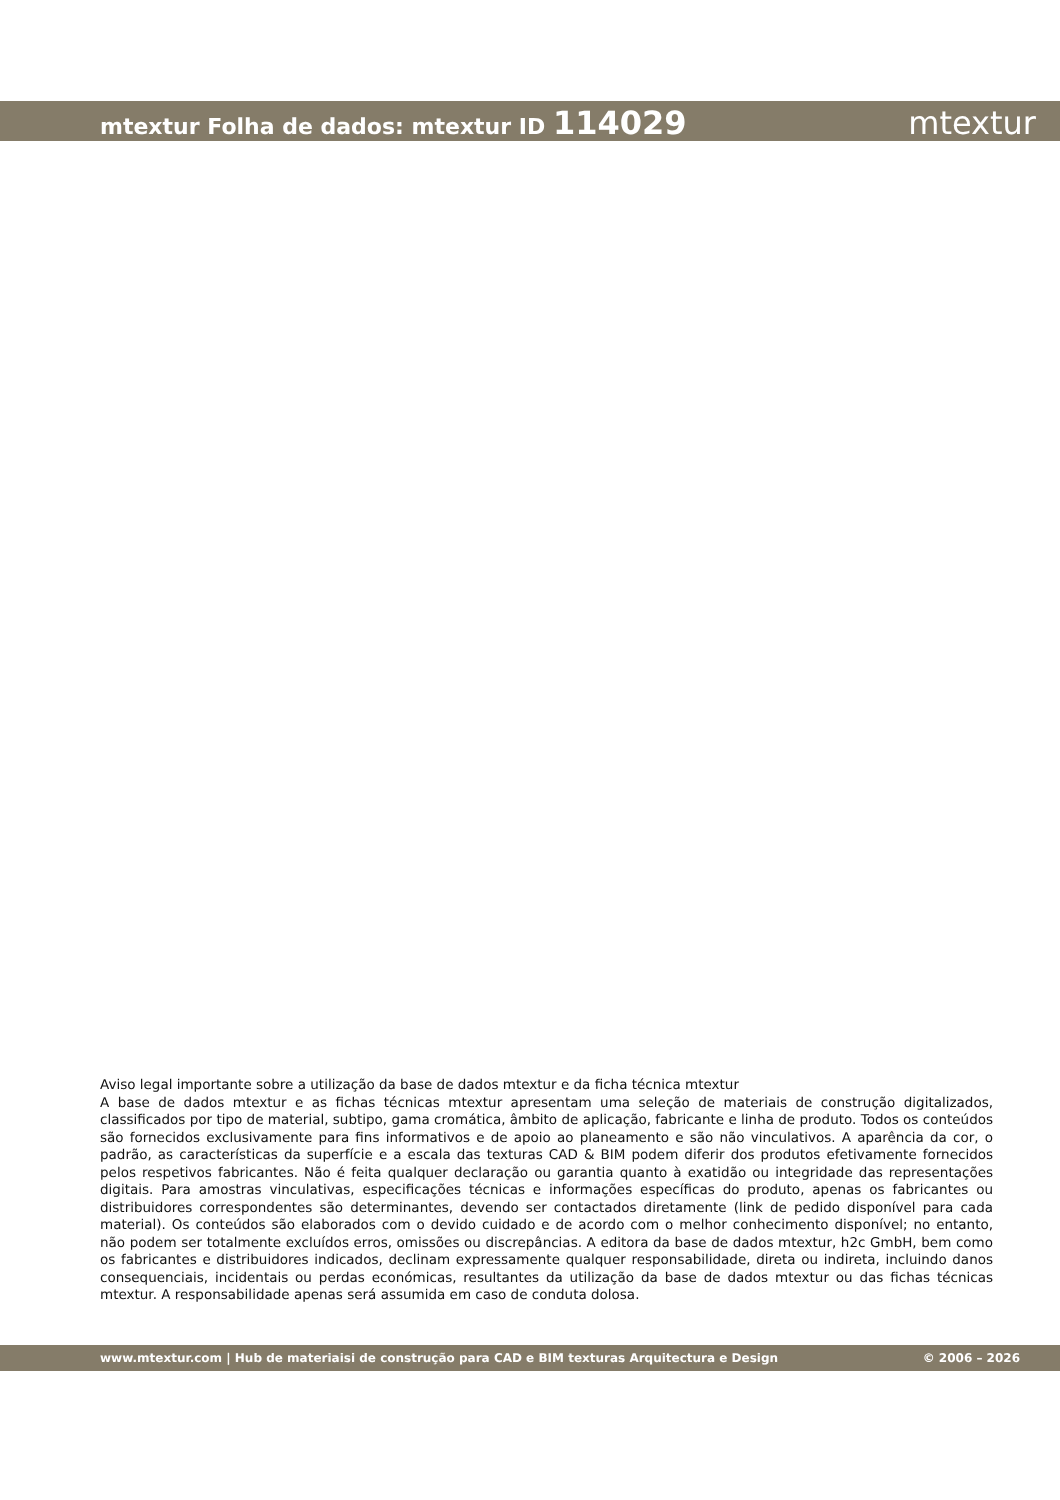mtextur Folha de dados: mtextur ID 114029
mtextur
Aviso legal importante sobre a utilização da base de dados mtextur e da ficha técnica mtextur
A base de dados mtextur e as fichas técnicas mtextur apresentam uma seleção de materiais de construção digitalizados, classificados por tipo de material, subtipo, gama cromática, âmbito de aplicação, fabricante e linha de produto. Todos os conteúdos são fornecidos exclusivamente para fins informativos e de apoio ao planeamento e são não vinculativos. A aparência da cor, o padrão, as características da superfície e a escala das texturas CAD & BIM podem diferir dos produtos efetivamente fornecidos pelos respetivos fabricantes. Não é feita qualquer declaração ou garantia quanto à exatidão ou integridade das representações digitais. Para amostras vinculativas, especificações técnicas e informações específicas do produto, apenas os fabricantes ou distribuidores correspondentes são determinantes, devendo ser contactados diretamente (link de pedido disponível para cada material). Os conteúdos são elaborados com o devido cuidado e de acordo com o melhor conhecimento disponível; no entanto, não podem ser totalmente excluídos erros, omissões ou discrepâncias. A editora da base de dados mtextur, h2c GmbH, bem como os fabricantes e distribuidores indicados, declinam expressamente qualquer responsabilidade, direta ou indireta, incluindo danos consequenciais, incidentais ou perdas económicas, resultantes da utilização da base de dados mtextur ou das fichas técnicas mtextur. A responsabilidade apenas será assumida em caso de conduta dolosa.
www.mtextur.com | Hub de materiaisi de construção para CAD e BIM texturas Arquitectura e Design © 2006 – 2026